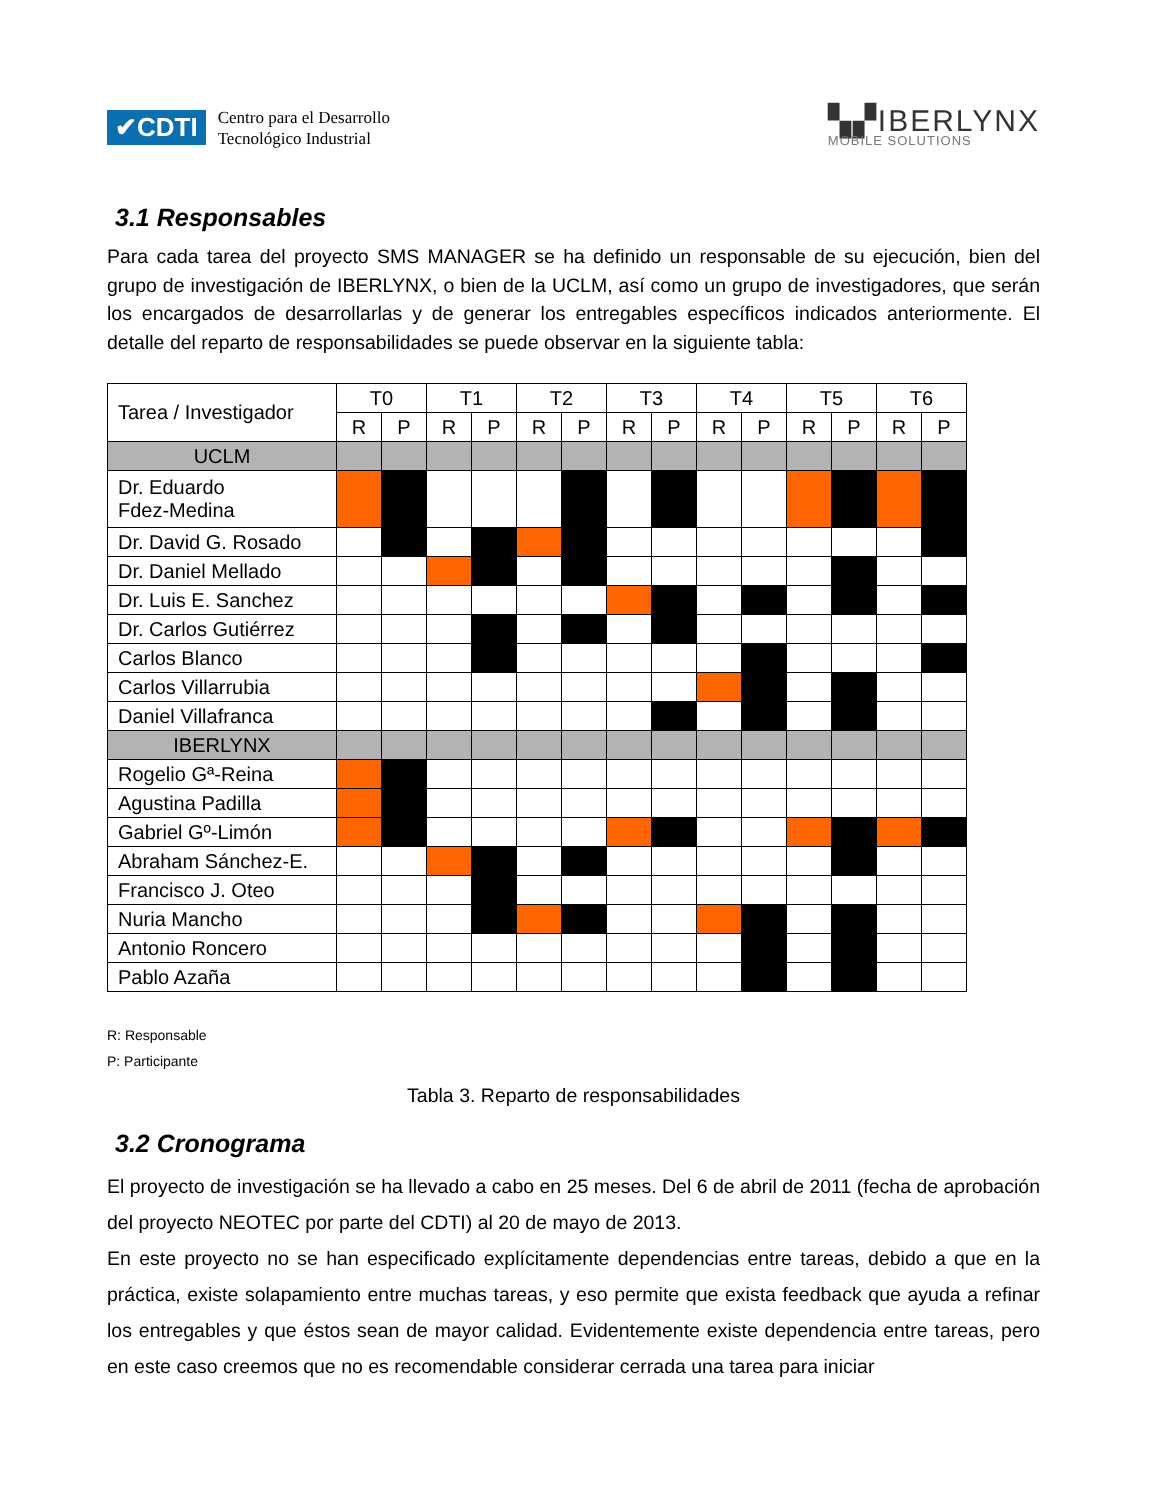✔CDTI
Centro para el Desarrollo
Tecnológico Industrial
▚▞IBERLYNX
MOBILE SOLUTIONS
3.1 Responsables
Para cada tarea del proyecto SMS MANAGER se ha definido un responsable de su ejecución, bien del grupo de investigación de IBERLYNX, o bien de la UCLM, así como un grupo de investigadores, que serán los encargados de desarrollarlas y de generar los entregables específicos indicados anteriormente. El detalle del reparto de responsabilidades se puede observar en la siguiente tabla:
| Tarea / Investigador | T0 | | T1 | | T2 | | T3 | | T4 | | T5 | | T6 | |
| --- | --- | --- | --- | --- | --- | --- | --- | --- | --- | --- | --- | --- | --- | --- |
| | R | P | R | P | R | P | R | P | R | P | R | P | R | P |
| UCLM | | | | | | | | | | | | | | |
| Dr. Eduardo Fdez-Medina | | | | | | | | | | | | | | |
| Dr. David G. Rosado | | | | | | | | | | | | | | |
| Dr. Daniel Mellado | | | | | | | | | | | | | | |
| Dr. Luis E. Sanchez | | | | | | | | | | | | | | |
| Dr. Carlos Gutiérrez | | | | | | | | | | | | | | |
| Carlos Blanco | | | | | | | | | | | | | | |
| Carlos Villarrubia | | | | | | | | | | | | | | |
| Daniel Villafranca | | | | | | | | | | | | | | |
| IBERLYNX | | | | | | | | | | | | | | |
| Rogelio Gª-Reina | | | | | | | | | | | | | | |
| Agustina Padilla | | | | | | | | | | | | | | |
| Gabriel Gº-Limón | | | | | | | | | | | | | | |
| Abraham Sánchez-E. | | | | | | | | | | | | | | |
| Francisco J. Oteo | | | | | | | | | | | | | | |
| Nuria Mancho | | | | | | | | | | | | | | |
| Antonio Roncero | | | | | | | | | | | | | | |
| Pablo Azaña | | | | | | | | | | | | | | |
R: Responsable
P: Participante
Tabla 3. Reparto de responsabilidades
3.2 Cronograma
El proyecto de investigación se ha llevado a cabo en 25 meses. Del 6 de abril de 2011 (fecha de aprobación del proyecto NEOTEC por parte del CDTI) al 20 de mayo de 2013.
En este proyecto no se han especificado explícitamente dependencias entre tareas, debido a que en la práctica, existe solapamiento entre muchas tareas, y eso permite que exista feedback que ayuda a refinar los entregables y que éstos sean de mayor calidad. Evidentemente existe dependencia entre tareas, pero en este caso creemos que no es recomendable considerar cerrada una tarea para iniciar